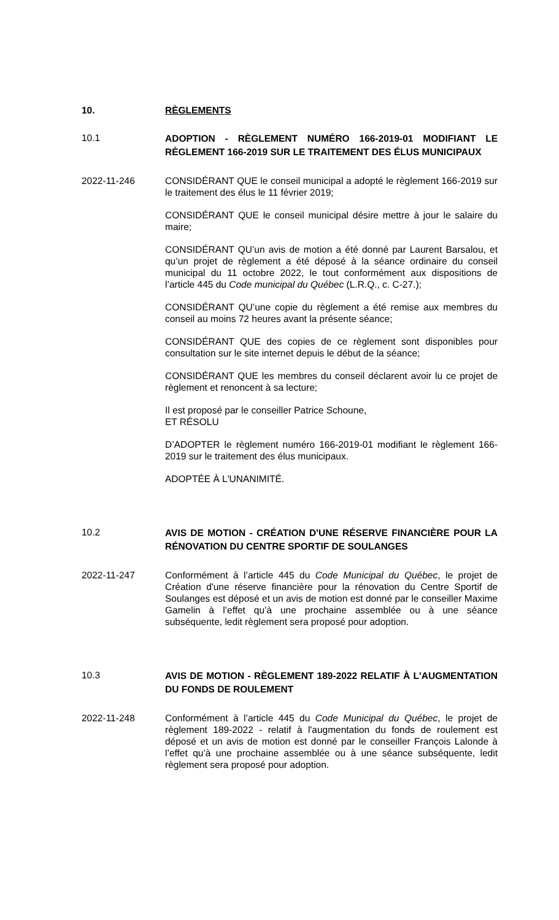10. RÈGLEMENTS
10.1
ADOPTION - RÈGLEMENT NUMÉRO 166-2019-01 MODIFIANT LE RÈGLEMENT 166-2019 SUR LE TRAITEMENT DES ÉLUS MUNICIPAUX
2022-11-246 CONSIDÉRANT QUE le conseil municipal a adopté le règlement 166-2019 sur le traitement des élus le 11 février 2019;
CONSIDÉRANT QUE le conseil municipal désire mettre à jour le salaire du maire;
CONSIDÉRANT QU’un avis de motion a été donné par Laurent Barsalou, et qu’un projet de règlement a été déposé à la séance ordinaire du conseil municipal du 11 octobre 2022, le tout conformément aux dispositions de l’article 445 du Code municipal du Québec (L.R.Q., c. C-27.);
CONSIDÉRANT QU’une copie du règlement a été remise aux membres du conseil au moins 72 heures avant la présente séance;
CONSIDÉRANT QUE des copies de ce règlement sont disponibles pour consultation sur le site internet depuis le début de la séance;
CONSIDÉRANT QUE les membres du conseil déclarent avoir lu ce projet de règlement et renoncent à sa lecture;
Il est proposé par le conseiller Patrice Schoune,
ET RÉSOLU
D’ADOPTER le règlement numéro 166-2019-01 modifiant le règlement 166-2019 sur le traitement des élus municipaux.
ADOPTÉE À L'UNANIMITÉ.
10.2
AVIS DE MOTION - CRÉATION D'UNE RÉSERVE FINANCIÈRE POUR LA RÉNOVATION DU CENTRE SPORTIF DE SOULANGES
2022-11-247 Conformément à l’article 445 du Code Municipal du Québec, le projet de Création d'une réserve financière pour la rénovation du Centre Sportif de Soulanges est déposé et un avis de motion est donné par le conseiller Maxime Gamelin à l’effet qu’à une prochaine assemblée ou à une séance subséquente, ledit règlement sera proposé pour adoption.
10.3
AVIS DE MOTION - RÈGLEMENT 189-2022 RELATIF À L'AUGMENTATION DU FONDS DE ROULEMENT
2022-11-248 Conformément à l’article 445 du Code Municipal du Québec, le projet de règlement 189-2022 - relatif à l'augmentation du fonds de roulement est déposé et un avis de motion est donné par le conseiller François Lalonde à l’effet qu’à une prochaine assemblée ou à une séance subséquente, ledit règlement sera proposé pour adoption.